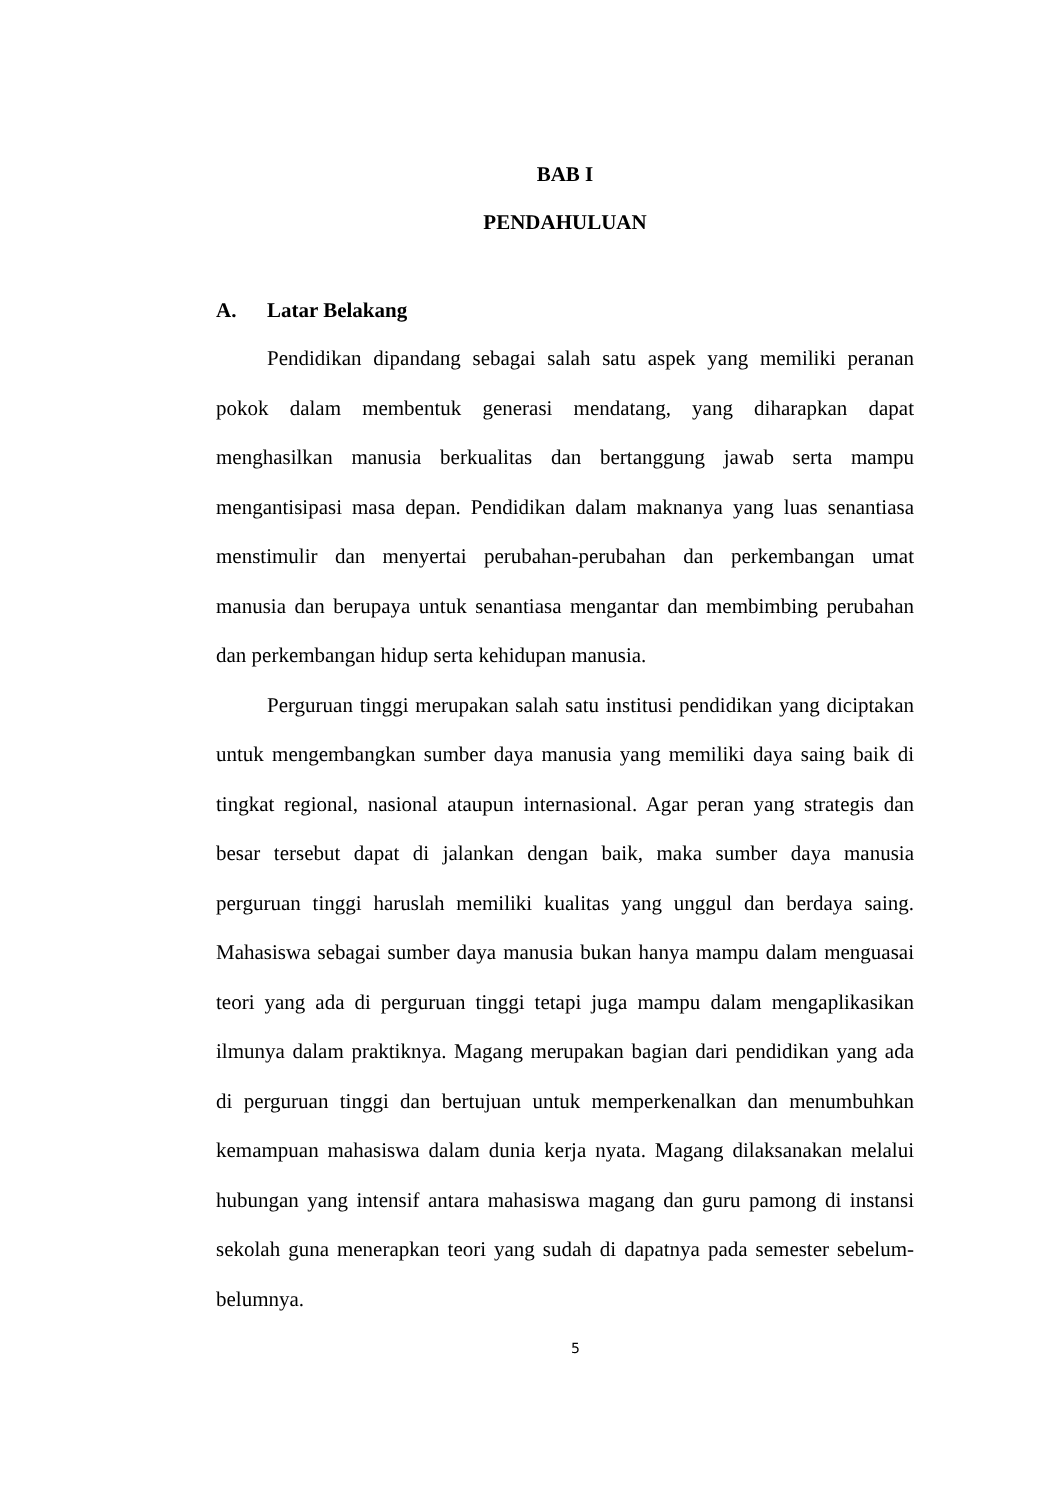BAB I
PENDAHULUAN
A. Latar Belakang
Pendidikan dipandang sebagai salah satu aspek yang memiliki peranan pokok dalam membentuk generasi mendatang, yang diharapkan dapat menghasilkan manusia berkualitas dan bertanggung jawab serta mampu mengantisipasi masa depan. Pendidikan dalam maknanya yang luas senantiasa menstimulir dan menyertai perubahan-perubahan dan perkembangan umat manusia dan berupaya untuk senantiasa mengantar dan membimbing perubahan dan perkembangan hidup serta kehidupan manusia.
Perguruan tinggi merupakan salah satu institusi pendidikan yang diciptakan untuk mengembangkan sumber daya manusia yang memiliki daya saing baik di tingkat regional, nasional ataupun internasional. Agar peran yang strategis dan besar tersebut dapat di jalankan dengan baik, maka sumber daya manusia perguruan tinggi haruslah memiliki kualitas yang unggul dan berdaya saing. Mahasiswa sebagai sumber daya manusia bukan hanya mampu dalam menguasai teori yang ada di perguruan tinggi tetapi juga mampu dalam mengaplikasikan ilmunya dalam praktiknya. Magang merupakan bagian dari pendidikan yang ada di perguruan tinggi dan bertujuan untuk memperkenalkan dan menumbuhkan kemampuan mahasiswa dalam dunia kerja nyata. Magang dilaksanakan melalui hubungan yang intensif antara mahasiswa magang dan guru pamong di instansi sekolah guna menerapkan teori yang sudah di dapatnya pada semester sebelum-belumnya.
5